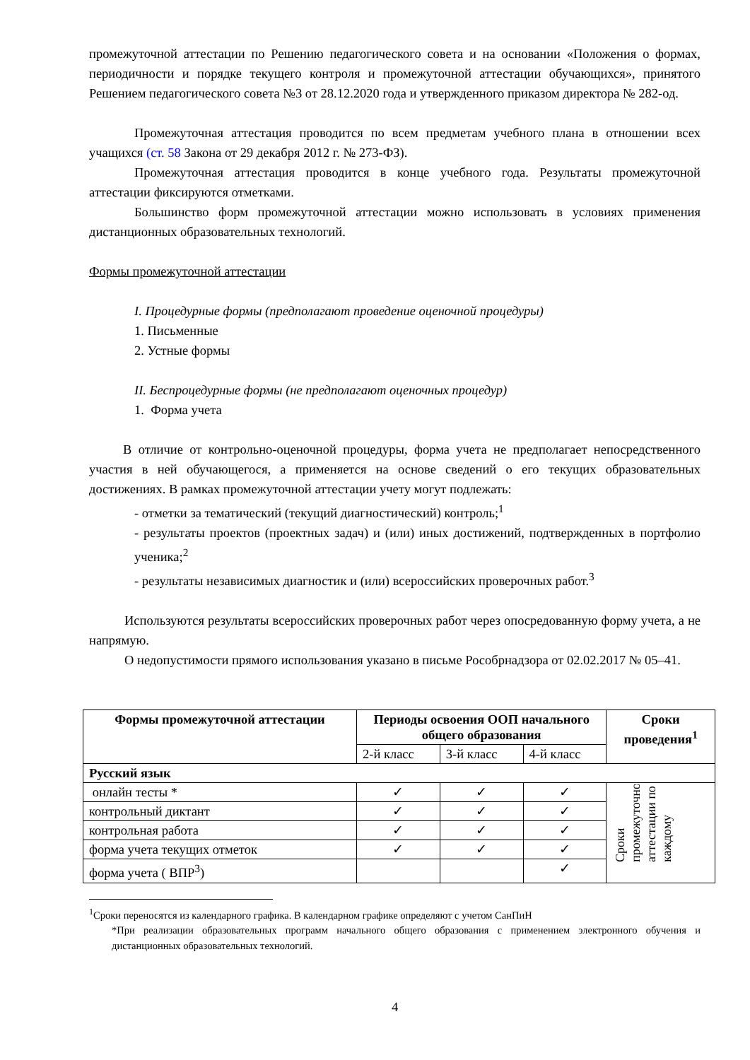промежуточной аттестации по Решению педагогического совета и на основании «Положения о формах, периодичности и порядке текущего контроля и промежуточной аттестации обучающихся», принятого Решением педагогического совета №3 от 28.12.2020 года и утвержденного приказом директора № 282-од.
Промежуточная аттестация проводится по всем предметам учебного плана в отношении всех учащихся (ст. 58 Закона от 29 декабря 2012 г. № 273-ФЗ).
Промежуточная аттестация проводится в конце учебного года. Результаты промежуточной аттестации фиксируются отметками.
Большинство форм промежуточной аттестации можно использовать в условиях применения дистанционных образовательных технологий.
Формы промежуточной аттестации
I. Процедурные формы (предполагают проведение оценочной процедуры)
1. Письменные
2. Устные формы
II. Беспроцедурные формы (не предполагают оценочных процедур)
1. Форма учета
В отличие от контрольно-оценочной процедуры, форма учета не предполагает непосредственного участия в ней обучающегося, а применяется на основе сведений о его текущих образовательных достижениях. В рамках промежуточной аттестации учету могут подлежать:
- отметки за тематический (текущий диагностический) контроль;<sup>1</sup>
- результаты проектов (проектных задач) и (или) иных достижений, подтвержденных в портфолио ученика;<sup>2</sup>
- результаты независимых диагностик и (или) всероссийских проверочных работ.<sup>3</sup>
Используются результаты всероссийских проверочных работ через опосредованную форму учета, а не напрямую.
О недопустимости прямого использования указано в письме Рособрнадзора от 02.02.2017 № 05–41.
| Формы промежуточной аттестации | Периоды освоения ООП начального общего образования | | | Сроки проведения<sup>1</sup> |
| --- | --- | --- | --- | --- |
| | 2-й класс | 3-й класс | 4-й класс | |
| Русский язык | | | | |
| онлайн тесты * | ✓ | ✓ | ✓ | Сроки промежуточной аттестации по каждому |
| контрольный диктант | ✓ | ✓ | ✓ | |
| контрольная работа | ✓ | ✓ | ✓ | |
| форма учета текущих отметок | ✓ | ✓ | ✓ | |
| форма учета ( ВПР<sup>3</sup>) | | | ✓ | |
<sup>1</sup> Сроки переносятся из календарного графика. В календарном графике определяют с учетом СанПиН
*При реализации образовательных программ начального общего образования с применением электронного обучения и дистанционных образовательных технологий.
4